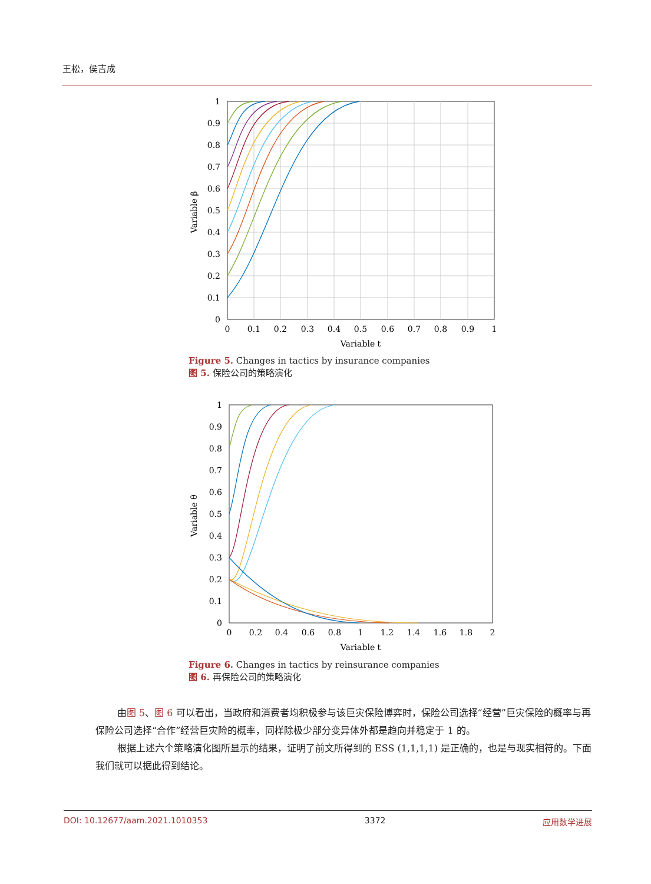王松，侯吉成
1
0.9
0.8
0.7
0.6
0.5
0.4
0.3
0.2
0.1
0
0
0.1
0.2
0.3
0.4
0.5
0.6
0.7
0.8
0.9
1
Variable t
Variable β
Figure 5. Changes in tactics by insurance companies
图 5. 保险公司的策略演化
1
0.9
0.8
0.7
0.6
0.5
0.4
0.3
0.2
0.1
0
0
0.2
0.4
0.6
0.8
1
1.2
1.4
1.6
1.8
2
Variable t
Variable θ
Figure 6. Changes in tactics by reinsurance companies
图 6. 再保险公司的策略演化
由图 5、图 6 可以看出，当政府和消费者均积极参与该巨灾保险博弈时，保险公司选择“经营”巨灾保险的概率与再保险公司选择“合作”经营巨灾险的概率，同样除极少部分变异体外都是趋向并稳定于 1 的。
根据上述六个策略演化图所显示的结果，证明了前文所得到的 ESS (1,1,1,1) 是正确的，也是与现实相符的。下面我们就可以据此得到结论。
DOI: 10.12677/aam.2021.1010353 3372 应用数学进展